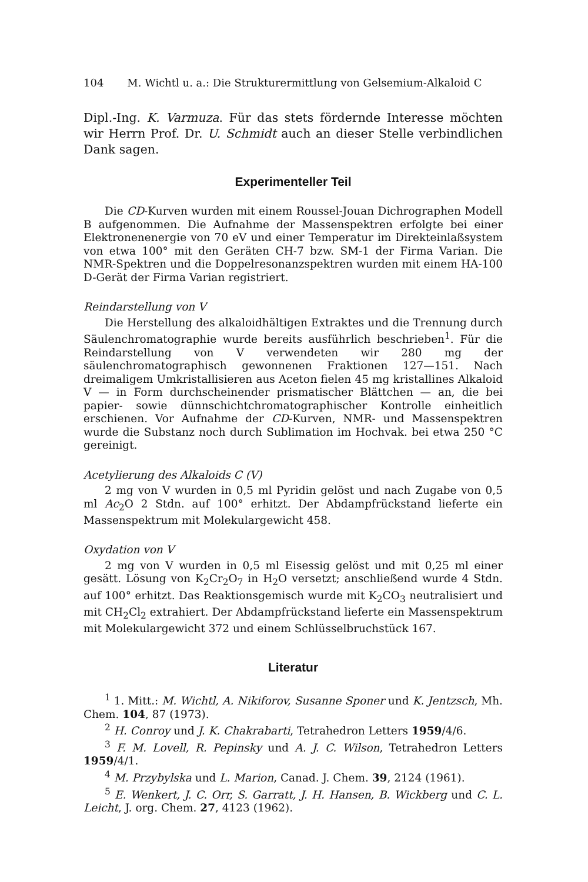104 M. Wichtl u. a.: Die Strukturermittlung von Gelsemium-Alkaloid C
Dipl.-Ing. K. Varmuza. Für das stets fördernde Interesse möchten wir Herrn Prof. Dr. U. Schmidt auch an dieser Stelle verbindlichen Dank sagen.
Experimenteller Teil
Die CD-Kurven wurden mit einem Roussel-Jouan Dichrographen Modell B aufgenommen. Die Aufnahme der Massenspektren erfolgte bei einer Elektronenenergie von 70 eV und einer Temperatur im Direkteinlaßsystem von etwa 100° mit den Geräten CH-7 bzw. SM-1 der Firma Varian. Die NMR-Spektren und die Doppelresonanzspektren wurden mit einem HA-100 D-Gerät der Firma Varian registriert.
Reindarstellung von V
Die Herstellung des alkaloidhältigen Extraktes und die Trennung durch Säulenchromatographie wurde bereits ausführlich beschrieben<sup>1</sup>. Für die Reindarstellung von V verwendeten wir 280 mg der säulenchromatographisch gewonnenen Fraktionen 127—151. Nach dreimaligem Umkristallisieren aus Aceton fielen 45 mg kristallines Alkaloid V — in Form durchscheinender prismatischer Blättchen — an, die bei papier- sowie dünnschichtchromatographischer Kontrolle einheitlich erschienen. Vor Aufnahme der CD-Kurven, NMR- und Massenspektren wurde die Substanz noch durch Sublimation im Hochvak. bei etwa 250 °C gereinigt.
Acetylierung des Alkaloids C (V)
2 mg von V wurden in 0,5 ml Pyridin gelöst und nach Zugabe von 0,5 ml Ac<sub>2</sub>O 2 Stdn. auf 100° erhitzt. Der Abdampfrückstand lieferte ein Massenspektrum mit Molekulargewicht 458.
Oxydation von V
2 mg von V wurden in 0,5 ml Eisessig gelöst und mit 0,25 ml einer gesätt. Lösung von K<sub>2</sub>Cr<sub>2</sub>O<sub>7</sub> in H<sub>2</sub>O versetzt; anschließend wurde 4 Stdn. auf 100° erhitzt. Das Reaktionsgemisch wurde mit K<sub>2</sub>CO<sub>3</sub> neutralisiert und mit CH<sub>2</sub>Cl<sub>2</sub> extrahiert. Der Abdampfrückstand lieferte ein Massenspektrum mit Molekulargewicht 372 und einem Schlüsselbruchstück 167.
Literatur
<sup>1</sup> 1. Mitt.: M. Wichtl, A. Nikiforov, Susanne Sponer und K. Jentzsch, Mh. Chem. 104, 87 (1973).
<sup>2</sup> H. Conroy und J. K. Chakrabarti, Tetrahedron Letters 1959/4/6.
<sup>3</sup> F. M. Lovell, R. Pepinsky und A. J. C. Wilson, Tetrahedron Letters 1959/4/1.
<sup>4</sup> M. Przybylska und L. Marion, Canad. J. Chem. 39, 2124 (1961).
<sup>5</sup> E. Wenkert, J. C. Orr, S. Garratt, J. H. Hansen, B. Wickberg und C. L. Leicht, J. org. Chem. 27, 4123 (1962).